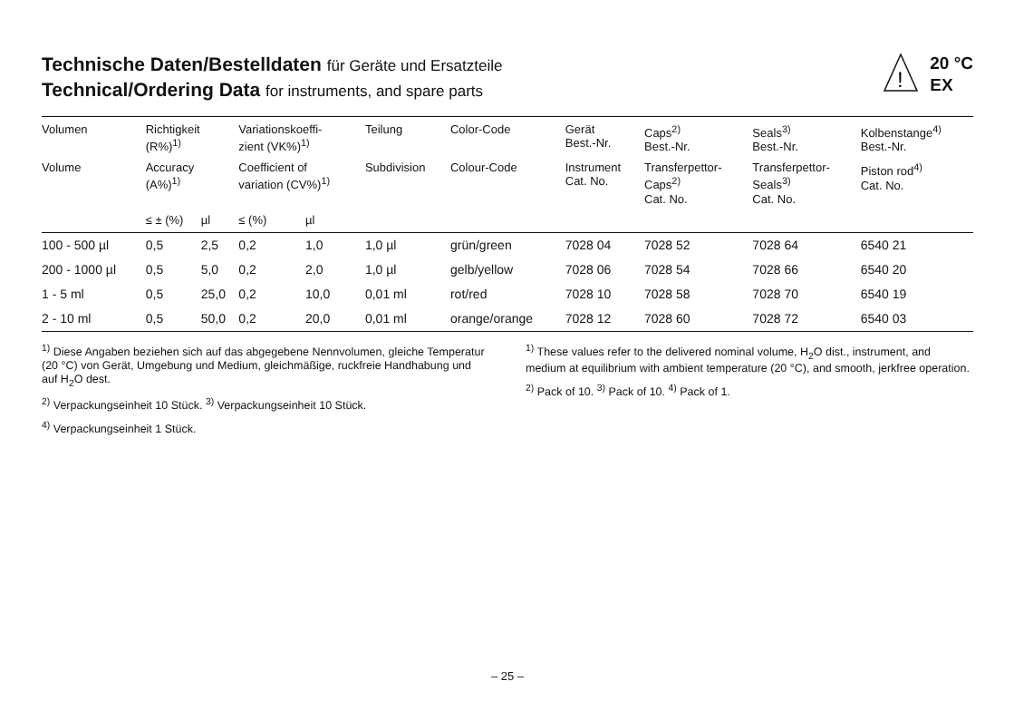Technische Daten/Bestelldaten für Geräte und Ersatzteile
Technical/Ordering Data for instruments, and spare parts
!
20 °C
EX
| Volumen | Richtigkeit (R%)<sup>1)</sup> | | Variationskoeffi- zient (VK%)<sup>1)</sup> | | Teilung | Color-Code | Gerät Best.-Nr. | Caps<sup>2)</sup> Best.-Nr. | Seals<sup>3)</sup> Best.-Nr. | Kolbenstange<sup>4)</sup> Best.-Nr. |
| --- | --- | --- | --- | --- | --- | --- | --- | --- | --- | --- |
| Volume | Accuracy (A%)<sup>1)</sup> | | Coefficient of variation (CV%)<sup>1)</sup> | | Subdivision | Colour-Code | Instrument Cat. No. | Transferpettor- Caps<sup>2)</sup> Cat. No. | Transferpettor- Seals<sup>3)</sup> Cat. No. | Piston rod<sup>4)</sup> Cat. No. |
| | ≤ ± (%) | µl | ≤ (%) | µl | | | | | | |
| 100 - 500 µl | 0,5 | 2,5 | 0,2 | 1,0 | 1,0 µl | grün/green | 7028 04 | 7028 52 | 7028 64 | 6540 21 |
| 200 - 1000 µl | 0,5 | 5,0 | 0,2 | 2,0 | 1,0 µl | gelb/yellow | 7028 06 | 7028 54 | 7028 66 | 6540 20 |
| 1 - 5 ml | 0,5 | 25,0 | 0,2 | 10,0 | 0,01 ml | rot/red | 7028 10 | 7028 58 | 7028 70 | 6540 19 |
| 2 - 10 ml | 0,5 | 50,0 | 0,2 | 20,0 | 0,01 ml | orange/orange | 7028 12 | 7028 60 | 7028 72 | 6540 03 |
<sup>1)</sup> Diese Angaben beziehen sich auf das abgegebene Nennvolumen, gleiche Temperatur (20 °C) von Gerät, Umgebung und Medium, gleichmäßige, ruckfreie Handhabung und auf H<sub>2</sub>O dest.
<sup>2)</sup> Verpackungseinheit 10 Stück. <sup>3)</sup> Verpackungseinheit 10 Stück.
<sup>4)</sup> Verpackungseinheit 1 Stück.
<sup>1)</sup> These values refer to the delivered nominal volume, H<sub>2</sub>O dist., instrument, and medium at equilibrium with ambient temperature (20 °C), and smooth, jerkfree operation.
<sup>2)</sup> Pack of 10. <sup>3)</sup> Pack of 10. <sup>4)</sup> Pack of 1.
– 25 –